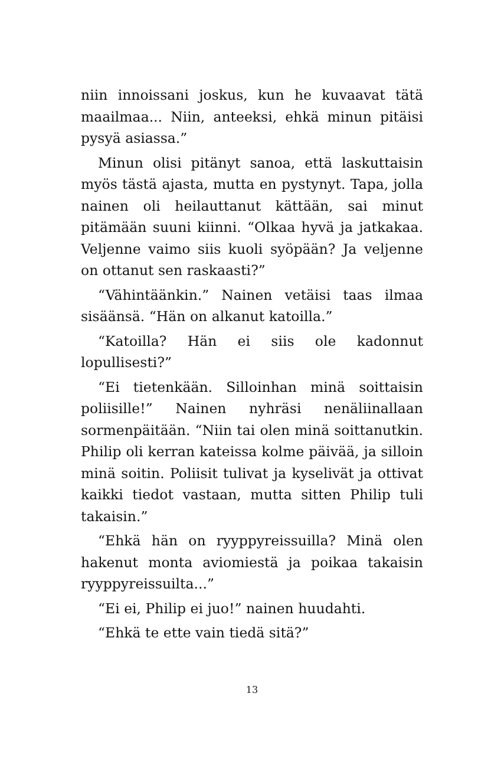niin innoissani joskus, kun he kuvaavat tätä maailmaa... Niin, anteeksi, ehkä minun pitäisi pysyä asiassa.”
Minun olisi pitänyt sanoa, että laskuttaisin myös tästä ajasta, mutta en pystynyt. Tapa, jolla nainen oli heilauttanut kättään, sai minut pitämään suuni kiinni. “Olkaa hyvä ja jatkakaa. Veljenne vaimo siis kuoli syöpään? Ja veljenne on ottanut sen raskaasti?”
“Vähintäänkin.” Nainen vetäisi taas ilmaa sisäänsä. “Hän on alkanut katoilla.”
“Katoilla? Hän ei siis ole kadonnut lopullisesti?”
“Ei tietenkään. Silloinhan minä soittaisin poliisille!” Nainen nyhräsi nenäliinallaan sormenpäitään. “Niin tai olen minä soittanutkin. Philip oli kerran kateissa kolme päivää, ja silloin minä soitin. Poliisit tulivat ja kyselivät ja ottivat kaikki tiedot vastaan, mutta sitten Philip tuli takaisin.”
“Ehkä hän on ryyppyreissuilla? Minä olen hakenut monta aviomiestä ja poikaa takaisin ryyppyreissuilta...”
“Ei ei, Philip ei juo!” nainen huudahti.
“Ehkä te ette vain tiedä sitä?”
13